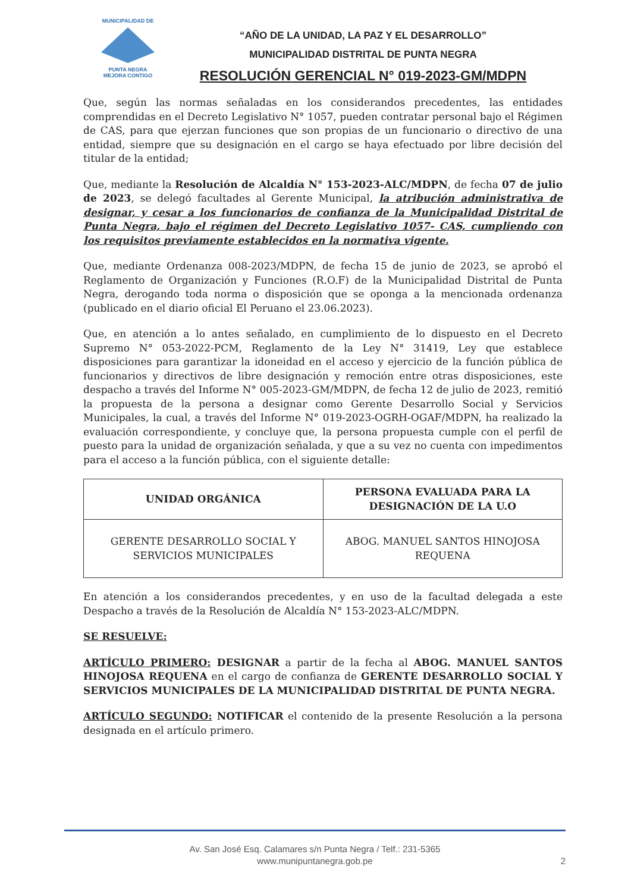MUNICIPALIDAD DE
PUNTA NEGRA
MEJORA CONTIGO
“AÑO DE LA UNIDAD, LA PAZ Y EL DESARROLLO”
MUNICIPALIDAD DISTRITAL DE PUNTA NEGRA
RESOLUCIÓN GERENCIAL N° 019-2023-GM/MDPN
Que, según las normas señaladas en los considerandos precedentes, las entidades comprendidas en el Decreto Legislativo N° 1057, pueden contratar personal bajo el Régimen de CAS, para que ejerzan funciones que son propias de un funcionario o directivo de una entidad, siempre que su designación en el cargo se haya efectuado por libre decisión del titular de la entidad;
Que, mediante la Resolución de Alcaldía N° 153-2023-ALC/MDPN, de fecha 07 de julio de 2023, se delegó facultades al Gerente Municipal, la atribución administrativa de designar, y cesar a los funcionarios de confianza de la Municipalidad Distrital de Punta Negra, bajo el régimen del Decreto Legislativo 1057- CAS, cumpliendo con los requisitos previamente establecidos en la normativa vigente.
Que, mediante Ordenanza 008-2023/MDPN, de fecha 15 de junio de 2023, se aprobó el Reglamento de Organización y Funciones (R.O.F) de la Municipalidad Distrital de Punta Negra, derogando toda norma o disposición que se oponga a la mencionada ordenanza (publicado en el diario oficial El Peruano el 23.06.2023).
Que, en atención a lo antes señalado, en cumplimiento de lo dispuesto en el Decreto Supremo N° 053-2022-PCM, Reglamento de la Ley N° 31419, Ley que establece disposiciones para garantizar la idoneidad en el acceso y ejercicio de la función pública de funcionarios y directivos de libre designación y remoción entre otras disposiciones, este despacho a través del Informe N° 005-2023-GM/MDPN, de fecha 12 de julio de 2023, remitió la propuesta de la persona a designar como Gerente Desarrollo Social y Servicios Municipales, la cual, a través del Informe N° 019-2023-OGRH-OGAF/MDPN, ha realizado la evaluación correspondiente, y concluye que, la persona propuesta cumple con el perfil de puesto para la unidad de organización señalada, y que a su vez no cuenta con impedimentos para el acceso a la función pública, con el siguiente detalle:
| UNIDAD ORGÁNICA | PERSONA EVALUADA PARA LA DESIGNACIÓN DE LA U.O |
| --- | --- |
| GERENTE DESARROLLO SOCIAL Y SERVICIOS MUNICIPALES | ABOG. MANUEL SANTOS HINOJOSA REQUENA |
En atención a los considerandos precedentes, y en uso de la facultad delegada a este Despacho a través de la Resolución de Alcaldía N° 153-2023-ALC/MDPN.
SE RESUELVE:
ARTÍCULO PRIMERO: DESIGNAR a partir de la fecha al ABOG. MANUEL SANTOS HINOJOSA REQUENA en el cargo de confianza de GERENTE DESARROLLO SOCIAL Y SERVICIOS MUNICIPALES DE LA MUNICIPALIDAD DISTRITAL DE PUNTA NEGRA.
ARTÍCULO SEGUNDO: NOTIFICAR el contenido de la presente Resolución a la persona designada en el artículo primero.
Av. San José Esq. Calamares s/n Punta Negra / Telf.: 231-5365
www.munipuntanegra.gob.pe
2